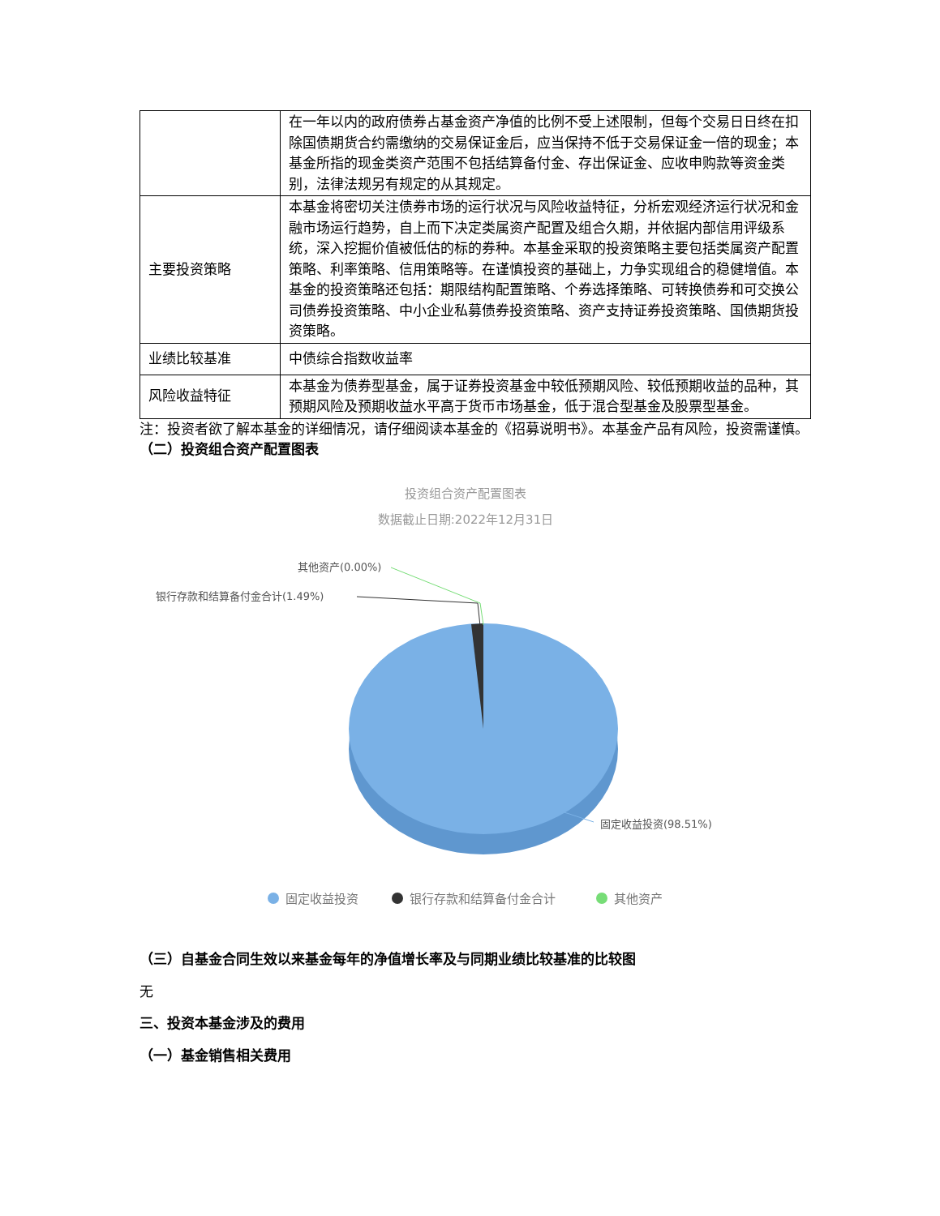| | 在一年以内的政府债券占基金资产净值的比例不受上述限制，但每个交易日日终在扣除国债期货合约需缴纳的交易保证金后，应当保持不低于交易保证金一倍的现金；本基金所指的现金类资产范围不包括结算备付金、存出保证金、应收申购款等资金类别，法律法规另有规定的从其规定。 |
| 主要投资策略 | 本基金将密切关注债券市场的运行状况与风险收益特征，分析宏观经济运行状况和金融市场运行趋势，自上而下决定类属资产配置及组合久期，并依据内部信用评级系统，深入挖掘价值被低估的标的券种。本基金采取的投资策略主要包括类属资产配置策略、利率策略、信用策略等。在谨慎投资的基础上，力争实现组合的稳健增值。本基金的投资策略还包括：期限结构配置策略、个券选择策略、可转换债券和可交换公司债券投资策略、中小企业私募债券投资策略、资产支持证券投资策略、国债期货投资策略。 |
| 业绩比较基准 | 中债综合指数收益率 |
| 风险收益特征 | 本基金为债券型基金，属于证券投资基金中较低预期风险、较低预期收益的品种，其预期风险及预期收益水平高于货币市场基金，低于混合型基金及股票型基金。 |
注：投资者欲了解本基金的详细情况，请仔细阅读本基金的《招募说明书》。本基金产品有风险，投资需谨慎。
（二）投资组合资产配置图表
投资组合资产配置图表
数据截止日期:2022年12月31日
其他资产(0.00%)
银行存款和结算备付金合计(1.49%)
固定收益投资(98.51%)
固定收益投资
银行存款和结算备付金合计
其他资产
（三）自基金合同生效以来基金每年的净值增长率及与同期业绩比较基准的比较图
无
三、投资本基金涉及的费用
（一）基金销售相关费用